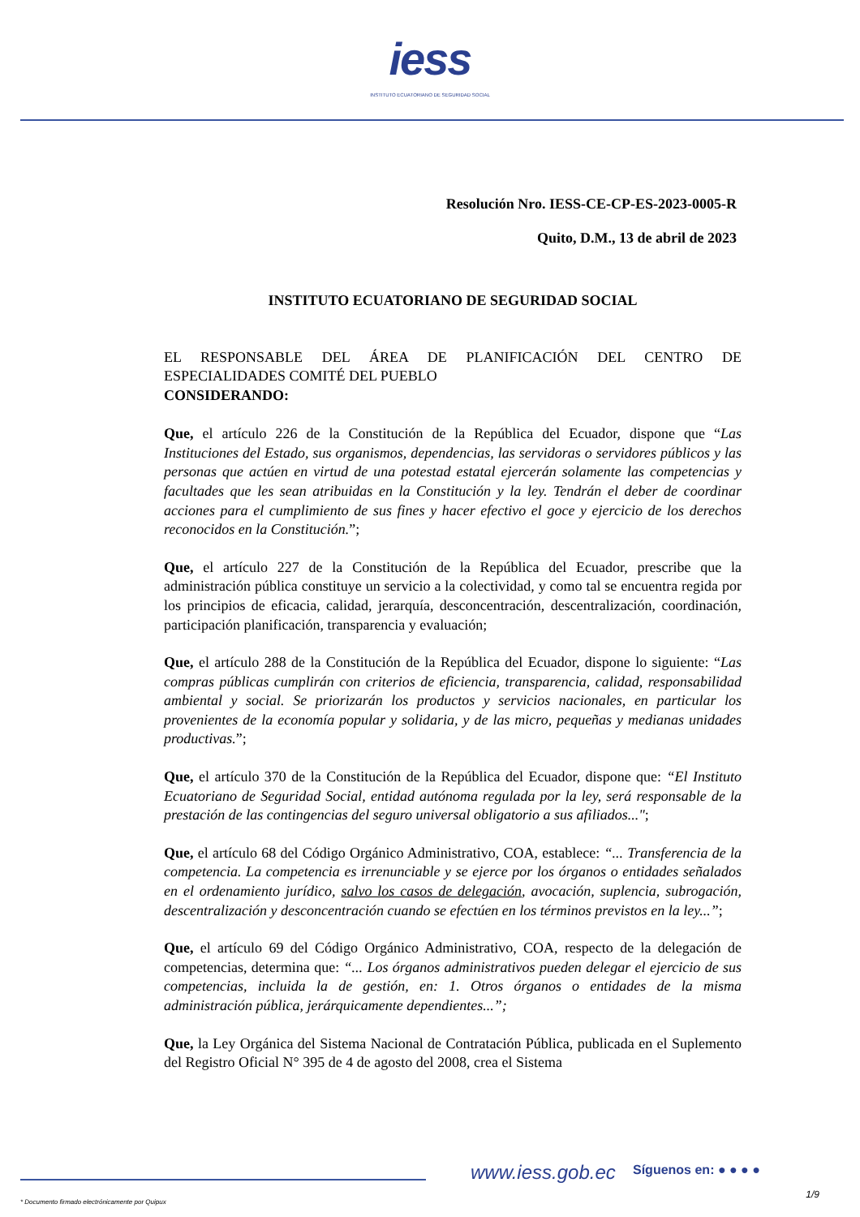iess
INSTITUTO ECUATORIANO DE SEGURIDAD SOCIAL
Resolución Nro. IESS-CE-CP-ES-2023-0005-R
Quito, D.M., 13 de abril de 2023
INSTITUTO ECUATORIANO DE SEGURIDAD SOCIAL
EL RESPONSABLE DEL ÁREA DE PLANIFICACIÓN DEL CENTRO DE ESPECIALIDADES COMITÉ DEL PUEBLO
CONSIDERANDO:
Que, el artículo 226 de la Constitución de la República del Ecuador, dispone que “Las Instituciones del Estado, sus organismos, dependencias, las servidoras o servidores públicos y las personas que actúen en virtud de una potestad estatal ejercerán solamente las competencias y facultades que les sean atribuidas en la Constitución y la ley. Tendrán el deber de coordinar acciones para el cumplimiento de sus fines y hacer efectivo el goce y ejercicio de los derechos reconocidos en la Constitución.”;
Que, el artículo 227 de la Constitución de la República del Ecuador, prescribe que la administración pública constituye un servicio a la colectividad, y como tal se encuentra regida por los principios de eficacia, calidad, jerarquía, desconcentración, descentralización, coordinación, participación planificación, transparencia y evaluación;
Que, el artículo 288 de la Constitución de la República del Ecuador, dispone lo siguiente: “Las compras públicas cumplirán con criterios de eficiencia, transparencia, calidad, responsabilidad ambiental y social. Se priorizarán los productos y servicios nacionales, en particular los provenientes de la economía popular y solidaria, y de las micro, pequeñas y medianas unidades productivas.”;
Que, el artículo 370 de la Constitución de la República del Ecuador, dispone que: “El Instituto Ecuatoriano de Seguridad Social, entidad autónoma regulada por la ley, será responsable de la prestación de las contingencias del seguro universal obligatorio a sus afiliados...";
Que, el artículo 68 del Código Orgánico Administrativo, COA, establece: “... Transferencia de la competencia. La competencia es irrenunciable y se ejerce por los órganos o entidades señalados en el ordenamiento jurídico, salvo los casos de delegación, avocación, suplencia, subrogación, descentralización y desconcentración cuando se efectúen en los términos previstos en la ley...”;
Que, el artículo 69 del Código Orgánico Administrativo, COA, respecto de la delegación de competencias, determina que: “... Los órganos administrativos pueden delegar el ejercicio de sus competencias, incluida la de gestión, en: 1. Otros órganos o entidades de la misma administración pública, jerárquicamente dependientes...”;
Que, la Ley Orgánica del Sistema Nacional de Contratación Pública, publicada en el Suplemento del Registro Oficial N° 395 de 4 de agosto del 2008, crea el Sistema
www.iess.gob.ec Síguenos en: ● ● ● ●
1/9
* Documento firmado electrónicamente por Quipux